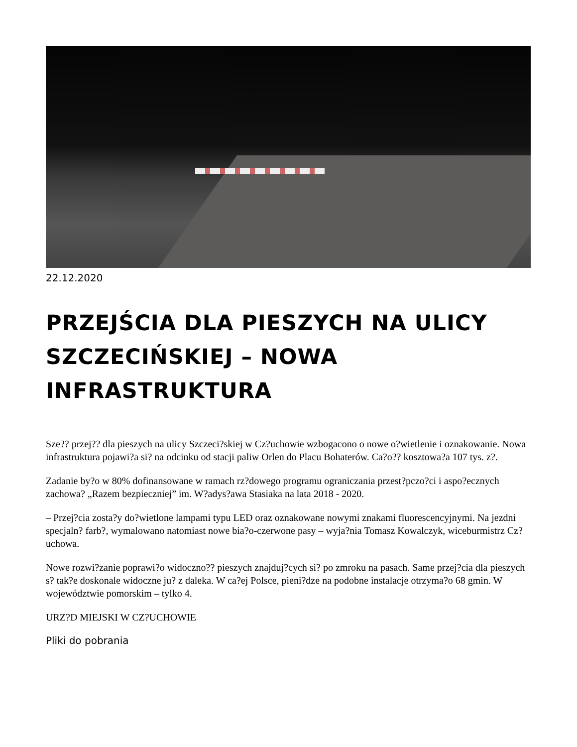22.12.2020
PRZEJŚCIA DLA PIESZYCH NA ULICY SZCZECIŃSKIEJ – NOWA INFRASTRUKTURA
Sze?? przej?? dla pieszych na ulicy Szczeci?skiej w Cz?uchowie wzbogacono o nowe o?wietlenie i oznakowanie. Nowa infrastruktura pojawi?a si? na odcinku od stacji paliw Orlen do Placu Bohaterów. Ca?o?? kosztowa?a 107 tys. z?.
Zadanie by?o w 80% dofinansowane w ramach rz?dowego programu ograniczania przest?pczo?ci i aspo?ecznych zachowa? „Razem bezpieczniej” im. W?adys?awa Stasiaka na lata 2018 - 2020.
– Przej?cia zosta?y do?wietlone lampami typu LED oraz oznakowane nowymi znakami fluorescencyjnymi. Na jezdni specjaln? farb?, wymalowano natomiast nowe bia?o-czerwone pasy – wyja?nia Tomasz Kowalczyk, wiceburmistrz Cz?uchowa.
Nowe rozwi?zanie poprawi?o widoczno?? pieszych znajduj?cych si? po zmroku na pasach. Same przej?cia dla pieszych s? tak?e doskonale widoczne ju? z daleka. W ca?ej Polsce, pieni?dze na podobne instalacje otrzyma?o 68 gmin. W województwie pomorskim – tylko 4.
URZ?D MIEJSKI W CZ?UCHOWIE
Pliki do pobrania